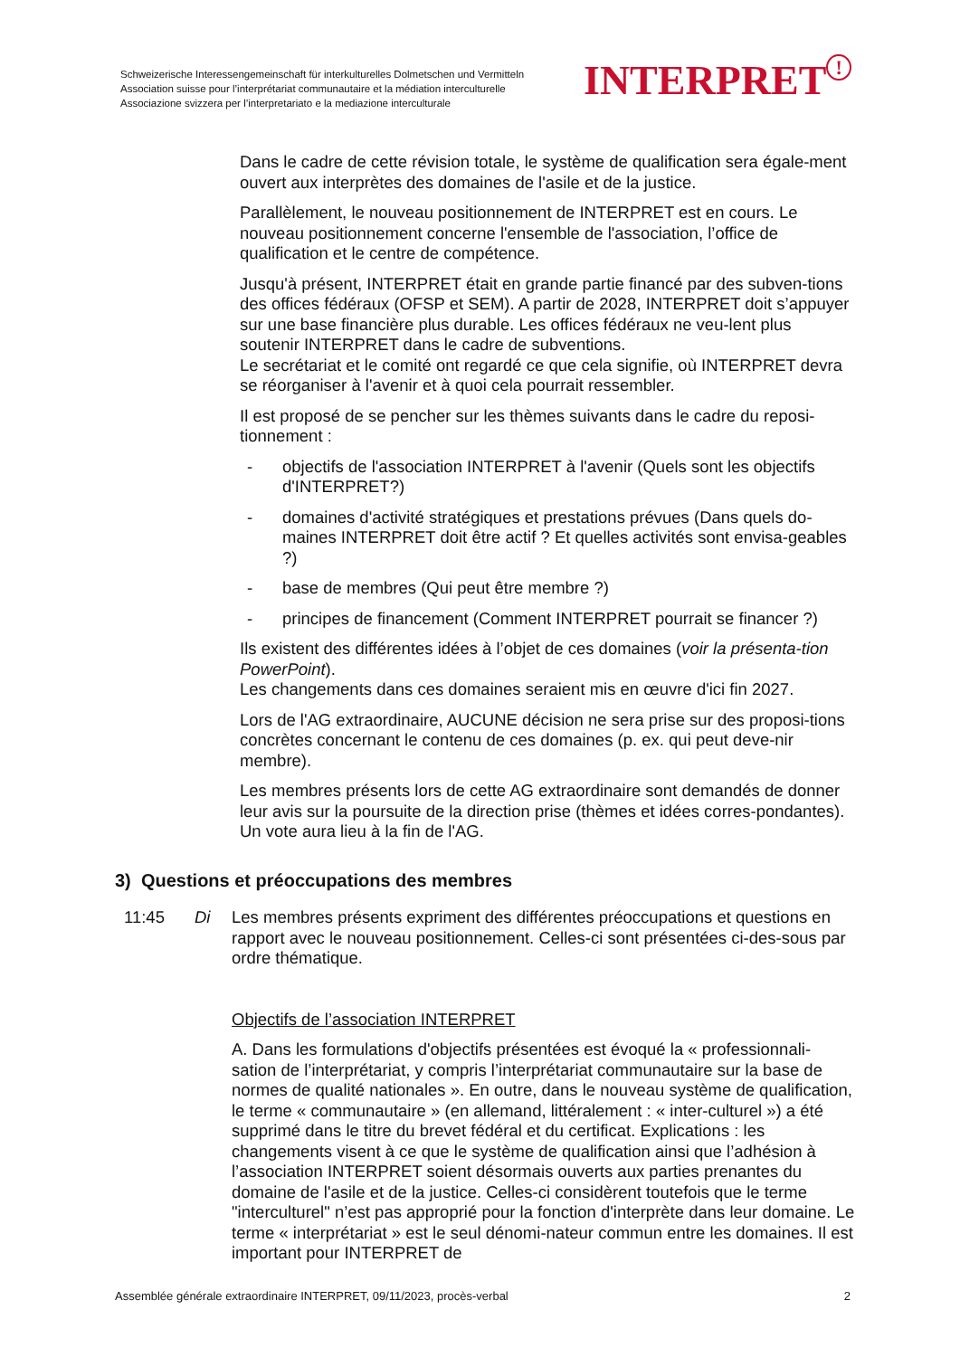Schweizerische Interessengemeinschaft für interkulturelles Dolmetschen und Vermitteln
Association suisse pour l’interprétariat communautaire et la médiation interculturelle
Associazione svizzera per l’interpretariato e la mediazione interculturale
INTERPRET!
Dans le cadre de cette révision totale, le système de qualification sera égale-ment ouvert aux interprètes des domaines de l'asile et de la justice.
Parallèlement, le nouveau positionnement de INTERPRET est en cours. Le nouveau positionnement concerne l'ensemble de l'association, l’office de qualification et le centre de compétence.
Jusqu'à présent, INTERPRET était en grande partie financé par des subven-tions des offices fédéraux (OFSP et SEM). A partir de 2028, INTERPRET doit s’appuyer sur une base financière plus durable. Les offices fédéraux ne veu-lent plus soutenir INTERPRET dans le cadre de subventions.
Le secrétariat et le comité ont regardé ce que cela signifie, où INTERPRET devra se réorganiser à l'avenir et à quoi cela pourrait ressembler.
Il est proposé de se pencher sur les thèmes suivants dans le cadre du reposi-tionnement :
- objectifs de l'association INTERPRET à l'avenir (Quels sont les objectifs d'INTERPRET?)
- domaines d'activité stratégiques et prestations prévues (Dans quels do-maines INTERPRET doit être actif ? Et quelles activités sont envisa-geables ?)
- base de membres (Qui peut être membre ?)
- principes de financement (Comment INTERPRET pourrait se financer ?)
Ils existent des différentes idées à l’objet de ces domaines (voir la présenta-tion PowerPoint).
Les changements dans ces domaines seraient mis en œuvre d'ici fin 2027.
Lors de l'AG extraordinaire, AUCUNE décision ne sera prise sur des proposi-tions concrètes concernant le contenu de ces domaines (p. ex. qui peut deve-nir membre).
Les membres présents lors de cette AG extraordinaire sont demandés de donner leur avis sur la poursuite de la direction prise (thèmes et idées corres-pondantes). Un vote aura lieu à la fin de l'AG.
3) Questions et préoccupations des membres
11:45 Di Les membres présents expriment des différentes préoccupations et questions en rapport avec le nouveau positionnement. Celles-ci sont présentées ci-des-sous par ordre thématique.
Objectifs de l’association INTERPRET
A. Dans les formulations d'objectifs présentées est évoqué la « professionnali-sation de l’interprétariat, y compris l’interprétariat communautaire sur la base de normes de qualité nationales ». En outre, dans le nouveau système de qualification, le terme « communautaire » (en allemand, littéralement : « inter-culturel ») a été supprimé dans le titre du brevet fédéral et du certificat. Explications : les changements visent à ce que le système de qualification ainsi que l’adhésion à l’association INTERPRET soient désormais ouverts aux parties prenantes du domaine de l'asile et de la justice. Celles-ci considèrent toutefois que le terme "interculturel" n’est pas approprié pour la fonction d'interprète dans leur domaine. Le terme « interprétariat » est le seul dénomi-nateur commun entre les domaines. Il est important pour INTERPRET de
Assemblée générale extraordinaire INTERPRET, 09/11/2023, procès-verbal 2